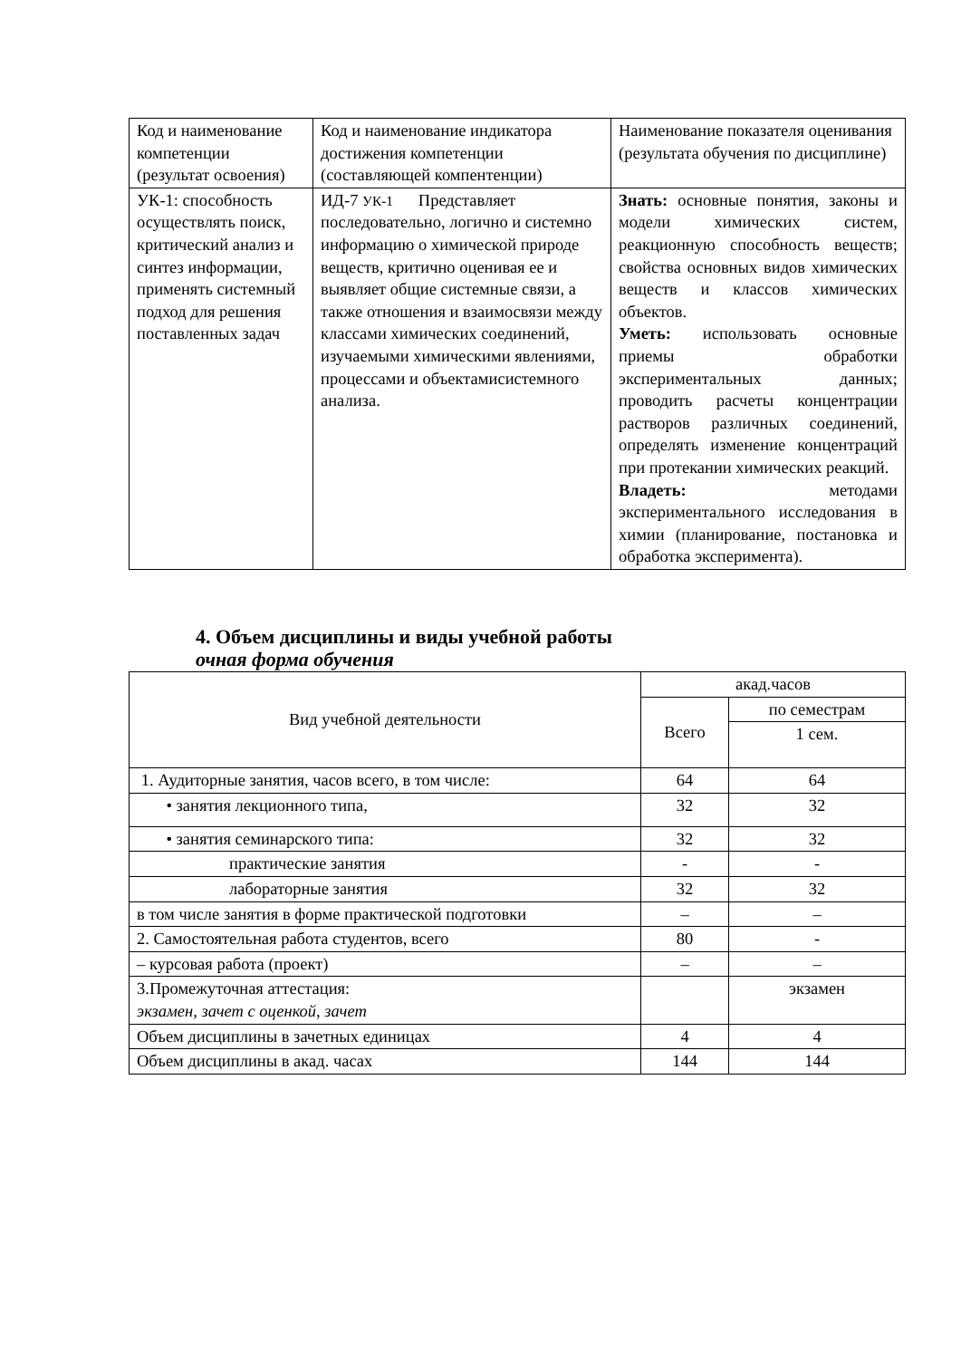| Код и наименование компетенции (результат освоения) | Код и наименование индикатора достижения компетенции (составляющей компентенции) | Наименование показателя оценивания (результата обучения по дисциплине) |
| УК-1: способность осуществлять поиск, критический анализ и синтез информации, применять системный подход для решения поставленных задач | ИД-7 УК-1 Представляет последовательно, логично и системно информацию о химической природе веществ, критично оценивая ее и выявляет общие системные связи, а также отношения и взаимосвязи между классами химических соединений, изучаемыми химическими явлениями, процессами и объектамисистемного анализа. | Знать: основные понятия, законы и модели химических систем, реакционную способность веществ; свойства основных видов химических веществ и классов химических объектов. Уметь: использовать основные приемы обработки экспериментальных данных; проводить расчеты концентрации растворов различных соединений, определять изменение концентраций при протекании химических реакций. Владеть: методами экспериментального исследования в химии (планирование, постановка и обработка эксперимента). |
4. Объем дисциплины и виды учебной работы
очная форма обучения
| Вид учебной деятельности | акад.часов | |
| --- | --- | --- |
| | Всего | по семестрам |
| | | 1 сем. |
| 1. Аудиторные занятия, часов всего, в том числе: | 64 | 64 |
| • занятия лекционного типа, | 32 | 32 |
| • занятия семинарского типа: | 32 | 32 |
| практические занятия | - | - |
| лабораторные занятия | 32 | 32 |
| в том числе занятия в форме практической подготовки | – | – |
| 2. Самостоятельная работа студентов, всего | 80 | - |
| – курсовая работа (проект) | – | – |
| 3.Промежуточная аттестация: экзамен, зачет с оценкой, зачет | | экзамен |
| Объем дисциплины в зачетных единицах | 4 | 4 |
| Объем дисциплины в акад. часах | 144 | 144 |